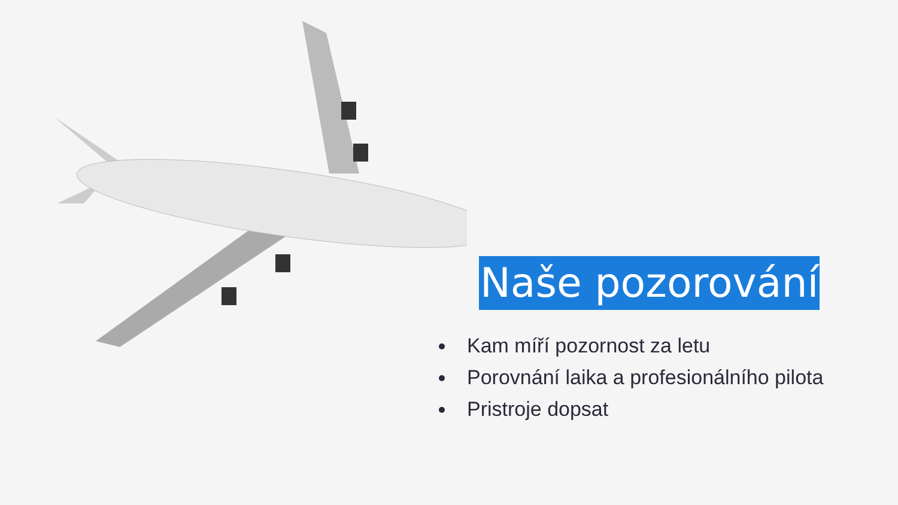Naše pozorování
Kam míří pozornost za letu
Porovnání laika a profesionálního pilota
Pristroje dopsat